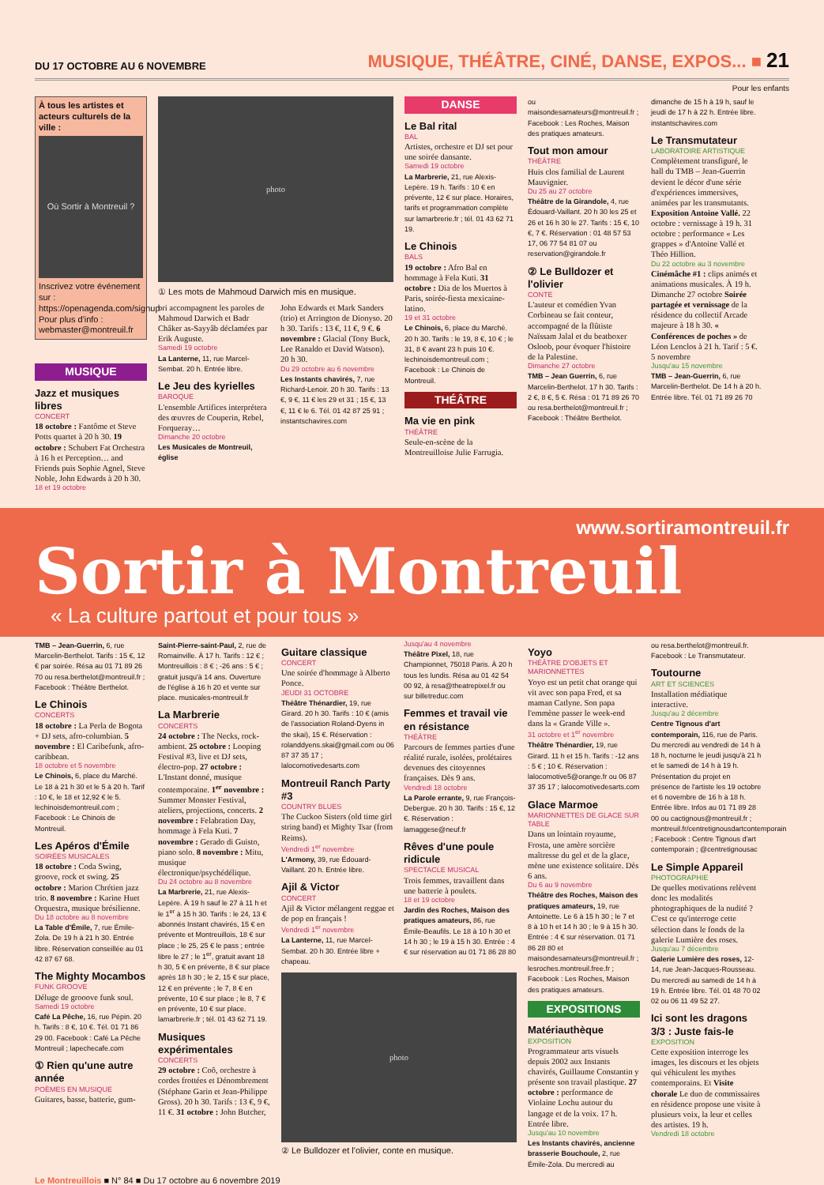DU 17 OCTOBRE AU 6 NOVEMBRE MUSIQUE, THÉÂTRE, CINÉ, DANSE, EXPOS... ■ 21
Pour les enfants
À tous les artistes et acteurs culturels de la ville :
Où Sortir à Montreuil ?
Inscrivez votre événement sur : https://openagenda.com/signup
Pour plus d'info : webmaster@montreuil.fr
MUSIQUE
Jazz et musiques libres
CONCERT
18 octobre : Fantôme et Steve Potts quartet à 20 h 30. 19 octobre : Schubert Fat Orchestra à 16 h et Perception… and Friends puis Sophie Agnel, Steve Noble, John Edwards à 20 h 30.
18 et 19 octobre
photo
① Les mots de Mahmoud Darwich mis en musique.
bri accompagnent les paroles de Mahmoud Darwich et Badr Châker as-Sayyâb déclamées par Erik Auguste.
Samedi 19 octobre
La Lanterne, 11, rue Marcel-Sembat. 20 h. Entrée libre.
Le Jeu des kyrielles
BAROQUE
L'ensemble Artifices interprétera des œuvres de Couperin, Rebel, Forqueray…
Dimanche 20 octobre
Les Musicales de Montreuil, église
John Edwards et Mark Sanders (trio) et Arrington de Dionyso. 20 h 30. Tarifs : 13 €, 11 €, 9 €. 6 novembre : Glacial (Tony Buck, Lee Ranaldo et David Watson). 20 h 30.
Du 29 octobre au 6 novembre
Les Instants chavirés, 7, rue Richard-Lenoir. 20 h 30. Tarifs : 13 €, 9 €, 11 € les 29 et 31 ; 15 €, 13 €, 11 € le 6. Tél. 01 42 87 25 91 ; instantschavires.com
DANSE
Le Bal rital
BAL
Artistes, orchestre et DJ set pour une soirée dansante.
Samedi 19 octobre
La Marbrerie, 21, rue Alexis-Lepère. 19 h. Tarifs : 10 € en prévente, 12 € sur place. Horaires, tarifs et programmation complète sur lamarbrerie.fr ; tél. 01 43 62 71 19.
Le Chinois
BALS
19 octobre : Afro Bal en hommage à Fela Kuti. 31 octobre : Dia de los Muertos à Paris, soirée-fiesta mexicaine-latino.
19 et 31 octobre
Le Chinois, 6, place du Marché. 20 h 30. Tarifs : le 19, 8 €, 10 € ; le 31, 8 € avant 23 h puis 10 €. lechinoisdemontreuil.com ; Facebook : Le Chinois de Montreuil.
THÉÂTRE
Ma vie en pink
THÉÂTRE
Seule-en-scène de la Montreuilloise Julie Farrugia.
ou maisondesamateurs@montreuil.fr ; Facebook : Les Roches, Maison des pratiques amateurs.
Tout mon amour
THÉÂTRE
Huis clos familial de Laurent Mauvignier.
Du 25 au 27 octobre
Théâtre de la Girandole, 4, rue Édouard-Vaillant. 20 h 30 les 25 et 26 et 16 h 30 le 27. Tarifs : 15 €, 10 €, 7 €. Réservation : 01 48 57 53 17, 06 77 54 81 07 ou reservation@girandole.fr
② Le Bulldozer et l'olivier
CONTE
L'auteur et comédien Yvan Corbineau se fait conteur, accompagné de la flûtiste Naïssam Jalal et du beatboxer Osloob, pour évoquer l'histoire de la Palestine.
Dimanche 27 octobre
TMB – Jean Guerrin, 6, rue Marcelin-Berthelot. 17 h 30. Tarifs : 2 €, 8 €, 5 €. Résa : 01 71 89 26 70 ou resa.berthelot@montreuil.fr ; Facebook : Théâtre Berthelot.
dimanche de 15 h à 19 h, sauf le jeudi de 17 h à 22 h. Entrée libre. instantschavires.com
Le Transmutateur
LABORATOIRE ARTISTIQUE
Complètement transfiguré, le hall du TMB – Jean-Guerrin devient le décor d'une série d'expériences immersives, animées par les transmutants. Exposition Antoine Vallé. 22 octobre : vernissage à 19 h. 31 octobre : performance « Les grappes » d'Antoine Vallé et Théo Hillion.
Du 22 octobre au 3 novembre
Cinémâche #1 : clips animés et animations musicales. À 19 h. Dimanche 27 octobre Soirée partagée et vernissage de la résidence du collectif Arcade majeure à 18 h 30. « Conférences de poches » de Léon Lenclos à 21 h. Tarif : 5 €. 5 novembre
Jusqu'au 15 novembre
TMB – Jean-Guerrin, 6, rue Marcelin-Berthelot. De 14 h à 20 h. Entrée libre. Tél. 01 71 89 26 70
www.sortiramontreuil.fr
Sortir à Montreuil
« La culture partout et pour tous »
TMB – Jean-Guerrin, 6, rue Marcelin-Berthelot. Tarifs : 15 €, 12 € par soirée. Résa au 01 71 89 26 70 ou resa.berthelot@montreuil.fr ; Facebook : Théâtre Berthelot.
Le Chinois
CONCERTS
18 octobre : La Perla de Bogota + DJ sets, afro-columbian. 5 novembre : El Caribefunk, afro-caribbean.
18 octobre et 5 novembre
Le Chinois, 6, place du Marché. Le 18 à 21 h 30 et le 5 à 20 h. Tarif : 10 €, le 18 et 12,92 € le 5. lechinoisdemontreuil.com ; Facebook : Le Chinois de Montreuil.
Les Apéros d'Émile
SOIRÉES MUSICALES
18 octobre : Coda Swing, groove, rock et swing. 25 octobre : Marion Chrétien jazz trio. 8 novembre : Karine Huet Orquestra, musique brésilienne.
Du 18 octobre au 8 novembre
La Table d'Émile, 7, rue Émile-Zola. De 19 h à 21 h 30. Entrée libre. Réservation conseillée au 01 42 87 67 68.
The Mighty Mocambos
FUNK GROOVE
Déluge de grooove funk soul.
Samedi 19 octobre
Café La Pêche, 16, rue Pépin. 20 h. Tarifs : 8 €, 10 €. Tél. 01 71 86 29 00. Facebook : Café La Pêche Montreuil ; lapechecafe.com
① Rien qu'une autre année
POÈMES EN MUSIQUE
Guitares, basse, batterie, gum-
Saint-Pierre-saint-Paul, 2, rue de Romainville. À 17 h. Tarifs : 12 € ; Montreuillois : 8 € ; -26 ans : 5 € ; gratuit jusqu'à 14 ans. Ouverture de l'église à 16 h 20 et vente sur place. musicales-montreuil.fr
La Marbrerie
CONCERTS
24 octobre : The Necks, rock-ambient. 25 octobre : Looping Festival #3, live et DJ sets, électro-pop. 27 octobre : L'Instant donné, musique contemporaine. 1<sup>er</sup> novembre : Summer Monster Festival, ateliers, projections, concerts. 2 novembre : Felabration Day, hommage à Fela Kuti. 7 novembre : Gerado di Guisto, piano solo. 8 novembre : Mitu, musique électronique/psychédélique.
Du 24 octobre au 8 novembre
La Marbrerie, 21, rue Alexis-Lepère. À 19 h sauf le 27 à 11 h et le 1<sup>er</sup> à 15 h 30. Tarifs : le 24, 13 € abonnés Instant chavirés, 15 € en prévente et Montreuillois, 18 € sur place ; le 25, 25 € le pass ; entrée libre le 27 ; le 1<sup>er</sup>, gratuit avant 18 h 30, 5 € en prévente, 8 € sur place après 18 h 30 ; le 2, 15 € sur place, 12 € en prévente ; le 7, 8 € en prévente, 10 € sur place ; le 8, 7 € en prévente, 10 € sur place. lamarbrerie.fr ; tél. 01 43 62 71 19.
Musiques expérimentales
CONCERTS
29 octobre : Coô, orchestre à cordes frottées et Dénombrement (Stéphane Garin et Jean-Philippe Gross). 20 h 30. Tarifs : 13 €, 9 €, 11 €. 31 octobre : John Butcher,
Guitare classique
CONCERT
Une soirée d'hommage à Alberto Ponce.
JEUDI 31 OCTOBRE
Théâtre Thénardier, 19, rue Girard. 20 h 30. Tarifs : 10 € (amis de l'association Roland-Dyens in the skai), 15 €. Réservation : rolanddyens.skai@gmail.com ou 06 87 37 35 17 ; lalocomotivedesarts.com
Montreuil Ranch Party #3
COUNTRY BLUES
The Cuckoo Sisters (old time girl string band) et Mighty Tsar (from Reims).
Vendredi 1<sup>er</sup> novembre
L'Armony, 39, rue Édouard-Vaillant. 20 h. Entrée libre.
Ajil & Victor
CONCERT
Ajil & Victor mélangent reggae et de pop en français !
Vendredi 1<sup>er</sup> novembre
La Lanterne, 11, rue Marcel-Sembat. 20 h 30. Entrée libre + chapeau.
Jusqu'au 4 novembre
Théâtre Pixel, 18, rue Championnet, 75018 Paris. À 20 h tous les lundis. Résa au 01 42 54 00 92, à resa@theatrepixel.fr ou sur billetreduc.com
Femmes et travail vie en résistance
THÉÂTRE
Parcours de femmes parties d'une réalité rurale, isolées, prolétaires devenues des citoyennes françaises. Dès 9 ans.
Vendredi 18 octobre
La Parole errante, 9, rue François-Debergue. 20 h 30. Tarifs : 15 €, 12 €. Réservation : lamaggese@neuf.fr
Rêves d'une poule ridicule
SPECTACLE MUSICAL
Trois femmes, travaillent dans une batterie à poulets.
18 et 19 octobre
Jardin des Roches, Maison des pratiques amateurs, 86, rue Émile-Beaufils. Le 18 à 10 h 30 et 14 h 30 ; le 19 à 15 h 30. Entrée : 4 € sur réservation au 01 71 86 28 80
photo
② Le Bulldozer et l'olivier, conte en musique.
Yoyo
THÉÂTRE D'OBJETS ET MARIONNETTES
Yoyo est un petit chat orange qui vit avec son papa Fred, et sa maman Catlyne. Son papa l'emmène passer le week-end dans la « Grande Ville ».
31 octobre et 1<sup>er</sup> novembre
Théâtre Thénardier, 19, rue Girard. 11 h et 15 h. Tarifs : -12 ans : 5 € ; 10 €. Réservation : lalocomotive5@orange.fr ou 06 87 37 35 17 ; lalocomotivedesarts.com
Glace Marmoe
MARIONNETTES DE GLACE SUR TABLE
Dans un lointain royaume, Frosta, une amère sorcière maîtresse du gel et de la glace, mène une existence solitaire. Dès 6 ans.
Du 6 au 9 novembre
Théâtre des Roches, Maison des pratiques amateurs, 19, rue Antoinette. Le 6 à 15 h 30 ; le 7 et 8 à 10 h et 14 h 30 ; le 9 à 15 h 30. Entrée : 4 € sur réservation. 01 71 86 28 80 et maisondesamateurs@montreuil.fr ; lesroches.montreuil.free.fr ; Facebook : Les Roches, Maison des pratiques amateurs.
EXPOSITIONS
Matériauthèque
EXPOSITION
Programmateur arts visuels depuis 2002 aux Instants chavirés, Guillaume Constantin y présente son travail plastique. 27 octobre : performance de Violaine Lochu autour du langage et de la voix. 17 h. Entrée libre.
Jusqu'au 10 novembre
Les Instants chavirés, ancienne brasserie Bouchoule, 2, rue Émile-Zola. Du mercredi au
ou resa.berthelot@montreuil.fr. Facebook : Le Transmutateur.
Toutourne
ART ET SCIENCES
Installation médiatique interactive.
Jusqu'au 2 décembre
Centre Tignous d'art contemporain, 116, rue de Paris. Du mercredi au vendredi de 14 h à 18 h, nocturne le jeudi jusqu'à 21 h et le samedi de 14 h à 19 h. Présentation du projet en présence de l'artiste les 19 octobre et 6 novembre de 16 h à 18 h. Entrée libre. Infos au 01 71 89 28 00 ou cactignous@montreuil.fr ; montreuil.fr/centretignousdartcontemporain ; Facebook : Centre Tignous d'art contemporain ; @centretignousac
Le Simple Appareil
PHOTOGRAPHIE
De quelles motivations relèvent donc les modalités photographiques de la nudité ? C'est ce qu'interroge cette sélection dans le fonds de la galerie Lumière des roses.
Jusqu'au 7 décembre
Galerie Lumière des roses, 12-14, rue Jean-Jacques-Rousseau. Du mercredi au samedi de 14 h à 19 h. Entrée libre. Tél. 01 48 70 02 02 ou 06 11 49 52 27.
Ici sont les dragons 3/3 : Juste fais-le
EXPOSITION
Cette exposition interroge les images, les discours et les objets qui véhiculent les mythes contemporains. Et Visite chorale Le duo de commissaires en résidence propose une visite à plusieurs voix, la leur et celles des artistes. 19 h.
Vendredi 18 octobre
Le Montreuillois ■ N° 84 ■ Du 17 octobre au 6 novembre 2019